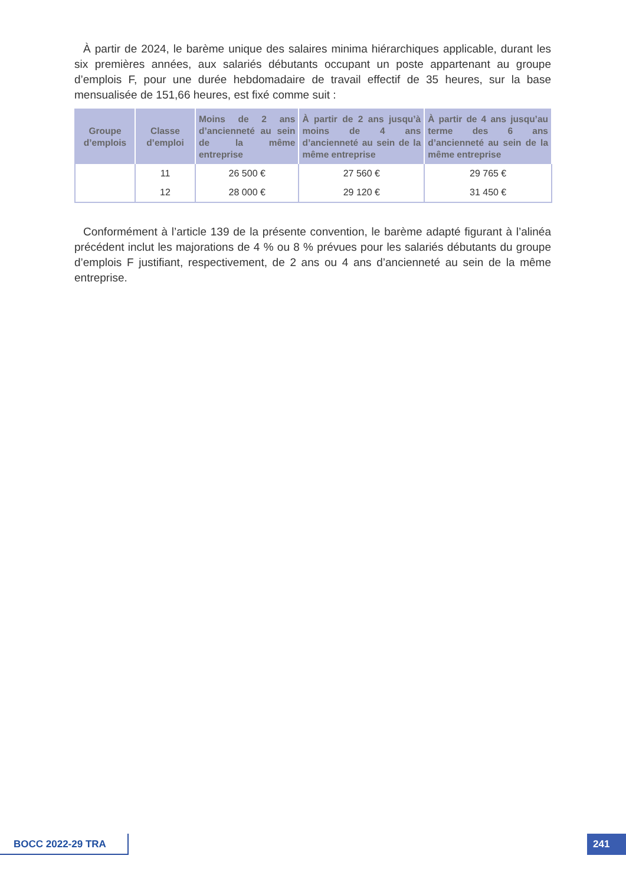À partir de 2024, le barème unique des salaires minima hiérarchiques applicable, durant les six premières années, aux salariés débutants occupant un poste appartenant au groupe d’emplois F, pour une durée hebdomadaire de travail effectif de 35 heures, sur la base mensualisée de 151,66 heures, est fixé comme suit :
| Groupe d’emplois | Classe d’emploi | Moins de 2 ans d’ancienneté au sein de la même entreprise | À partir de 2 ans jusqu’à moins de 4 ans d’ancienneté au sein de la même entreprise | À partir de 4 ans jusqu’au terme des 6 ans d’ancienneté au sein de la même entreprise |
| --- | --- | --- | --- | --- |
| | 11 | 26 500 € | 27 560 € | 29 765 € |
| | 12 | 28 000 € | 29 120 € | 31 450 € |
Conformément à l’article 139 de la présente convention, le barème adapté figurant à l’alinéa précédent inclut les majorations de 4 % ou 8 % prévues pour les salariés débutants du groupe d’emplois F justifiant, respectivement, de 2 ans ou 4 ans d’ancienneté au sein de la même entreprise.
BOCC 2022-29 TRA 241